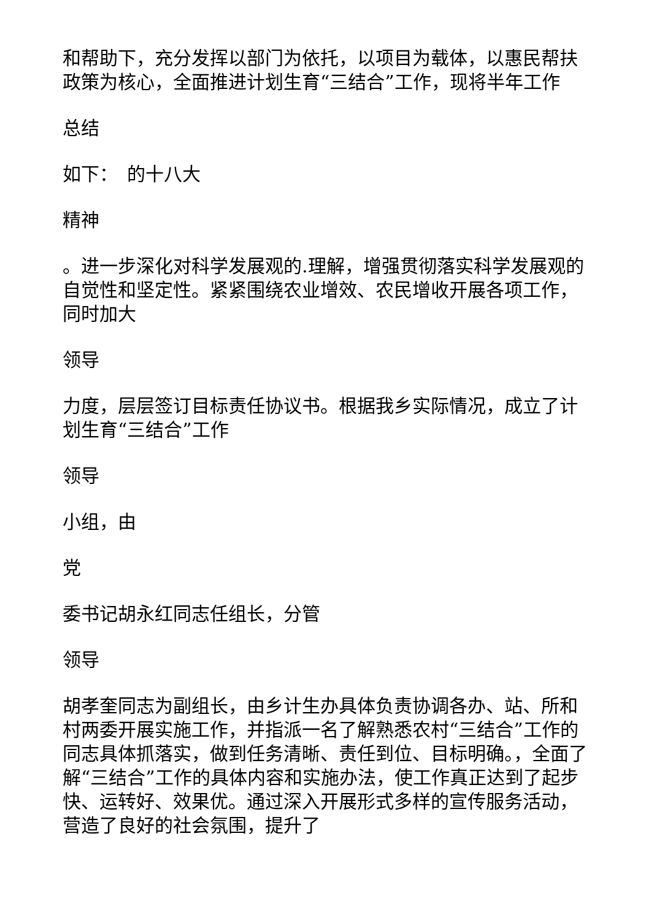和帮助下，充分发挥以部门为依托，以项目为载体，以惠民帮扶政策为核心，全面推进计划生育“三结合”工作，现将半年工作
总结
如下：　的十八大
精神
。进一步深化对科学发展观的.理解，增强贯彻落实科学发展观的自觉性和坚定性。紧紧围绕农业增效、农民增收开展各项工作，同时加大
领导
力度，层层签订目标责任协议书。根据我乡实际情况，成立了计划生育“三结合”工作
领导
小组，由
党
委书记胡永红同志任组长，分管
领导
胡孝奎同志为副组长，由乡计生办具体负责协调各办、站、所和村两委开展实施工作，并指派一名了解熟悉农村“三结合”工作的同志具体抓落实，做到任务清晰、责任到位、目标明确。，全面了解“三结合”工作的具体内容和实施办法，使工作真正达到了起步快、运转好、效果优。通过深入开展形式多样的宣传服务活动，营造了良好的社会氛围，提升了